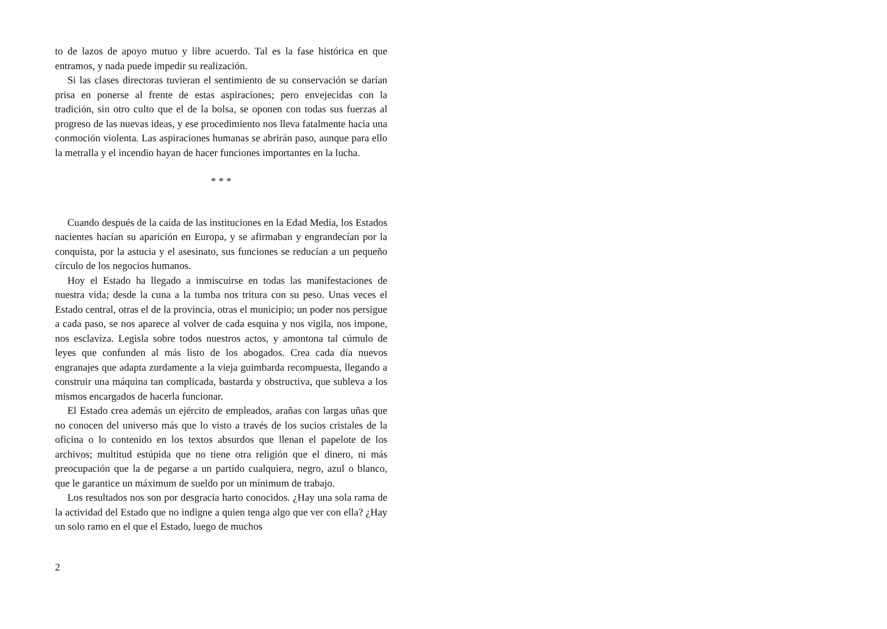to de lazos de apoyo mutuo y libre acuerdo. Tal es la fase histórica en que entramos, y nada puede impedir su realización.
Si las clases directoras tuvieran el sentimiento de su conservación se darían prisa en ponerse al frente de estas aspiraciones; pero envejecidas con la tradición, sin otro culto que el de la bolsa, se oponen con todas sus fuerzas al progreso de las nuevas ideas, y ese procedimiento nos lleva fatalmente hacia una conmoción violenta. Las aspiraciones humanas se abrirán paso, aunque para ello la metralla y el incendio hayan de hacer funciones importantes en la lucha.
* * *
Cuando después de la caída de las instituciones en la Edad Media, los Estados nacientes hacían su aparición en Europa, y se afirmaban y engrandecían por la conquista, por la astucia y el asesinato, sus funciones se reducían a un pequeño círculo de los negocios humanos.
Hoy el Estado ha llegado a inmiscuirse en todas las manifestaciones de nuestra vida; desde la cuna a la tumba nos tritura con su peso. Unas veces el Estado central, otras el de la provincia, otras el municipio; un poder nos persigue a cada paso, se nos aparece al volver de cada esquina y nos vigila, nos impone, nos esclaviza. Legisla sobre todos nuestros actos, y amontona tal cúmulo de leyes que confunden al más listo de los abogados. Crea cada día nuevos engranajes que adapta zurdamente a la vieja guimbarda recompuesta, llegando a construir una máquina tan complicada, bastarda y obstructiva, que subleva a los mismos encargados de hacerla funcionar.
El Estado crea además un ejército de empleados, arañas con largas uñas que no conocen del universo más que lo visto a través de los sucios cristales de la oficina o lo contenido en los textos absurdos que llenan el papelote de los archivos; multitud estúpida que no tiene otra religión que el dinero, ni más preocupación que la de pegarse a un partido cualquiera, negro, azul o blanco, que le garantice un máximum de sueldo por un mínimum de trabajo.
Los resultados nos son por desgracia harto conocidos. ¿Hay una sola rama de la actividad del Estado que no indigne a quien tenga algo que ver con ella? ¿Hay un solo ramo en el que el Estado, luego de muchos
2